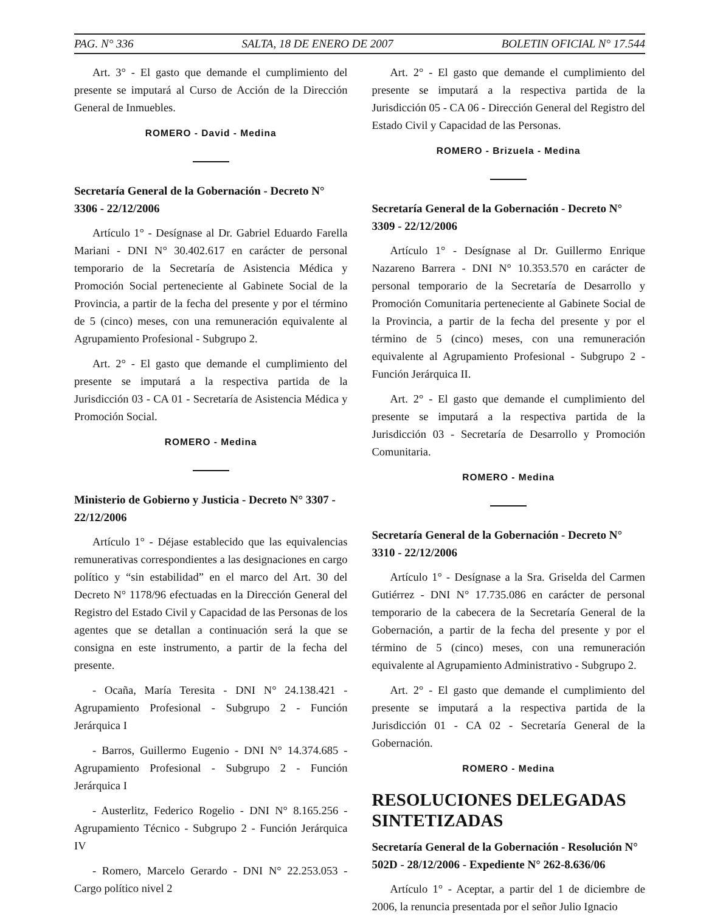PAG. N° 336 SALTA, 18 DE ENERO DE 2007 BOLETIN OFICIAL N° 17.544
Art. 3° - El gasto que demande el cumplimiento del presente se imputará al Curso de Acción de la Dirección General de Inmuebles.
ROMERO - David - Medina
Secretaría General de la Gobernación - Decreto N° 3306 - 22/12/2006
Artículo 1° - Desígnase al Dr. Gabriel Eduardo Farella Mariani - DNI N° 30.402.617 en carácter de personal temporario de la Secretaría de Asistencia Médica y Promoción Social perteneciente al Gabinete Social de la Provincia, a partir de la fecha del presente y por el término de 5 (cinco) meses, con una remuneración equivalente al Agrupamiento Profesional - Subgrupo 2.
Art. 2° - El gasto que demande el cumplimiento del presente se imputará a la respectiva partida de la Jurisdicción 03 - CA 01 - Secretaría de Asistencia Médica y Promoción Social.
ROMERO - Medina
Ministerio de Gobierno y Justicia - Decreto N° 3307 - 22/12/2006
Artículo 1° - Déjase establecido que las equivalencias remunerativas correspondientes a las designaciones en cargo político y “sin estabilidad” en el marco del Art. 30 del Decreto N° 1178/96 efectuadas en la Dirección General del Registro del Estado Civil y Capacidad de las Personas de los agentes que se detallan a continuación será la que se consigna en este instrumento, a partir de la fecha del presente.
- Ocaña, María Teresita - DNI N° 24.138.421 - Agrupamiento Profesional - Subgrupo 2 - Función Jerárquica I
- Barros, Guillermo Eugenio - DNI N° 14.374.685 - Agrupamiento Profesional - Subgrupo 2 - Función Jerárquica I
- Austerlitz, Federico Rogelio - DNI N° 8.165.256 - Agrupamiento Técnico - Subgrupo 2 - Función Jerárquica IV
- Romero, Marcelo Gerardo - DNI N° 22.253.053 - Cargo político nivel 2
Art. 2° - El gasto que demande el cumplimiento del presente se imputará a la respectiva partida de la Jurisdicción 05 - CA 06 - Dirección General del Registro del Estado Civil y Capacidad de las Personas.
ROMERO - Brizuela - Medina
Secretaría General de la Gobernación - Decreto N° 3309 - 22/12/2006
Artículo 1° - Desígnase al Dr. Guillermo Enrique Nazareno Barrera - DNI N° 10.353.570 en carácter de personal temporario de la Secretaría de Desarrollo y Promoción Comunitaria perteneciente al Gabinete Social de la Provincia, a partir de la fecha del presente y por el término de 5 (cinco) meses, con una remuneración equivalente al Agrupamiento Profesional - Subgrupo 2 - Función Jerárquica II.
Art. 2° - El gasto que demande el cumplimiento del presente se imputará a la respectiva partida de la Jurisdicción 03 - Secretaría de Desarrollo y Promoción Comunitaria.
ROMERO - Medina
Secretaría General de la Gobernación - Decreto N° 3310 - 22/12/2006
Artículo 1° - Desígnase a la Sra. Griselda del Carmen Gutiérrez - DNI N° 17.735.086 en carácter de personal temporario de la cabecera de la Secretaría General de la Gobernación, a partir de la fecha del presente y por el término de 5 (cinco) meses, con una remuneración equivalente al Agrupamiento Administrativo - Subgrupo 2.
Art. 2° - El gasto que demande el cumplimiento del presente se imputará a la respectiva partida de la Jurisdicción 01 - CA 02 - Secretaría General de la Gobernación.
ROMERO - Medina
RESOLUCIONES DELEGADAS SINTETIZADAS
Secretaría General de la Gobernación - Resolución N° 502D - 28/12/2006 - Expediente N° 262-8.636/06
Artículo 1° - Aceptar, a partir del 1 de diciembre de 2006, la renuncia presentada por el señor Julio Ignacio